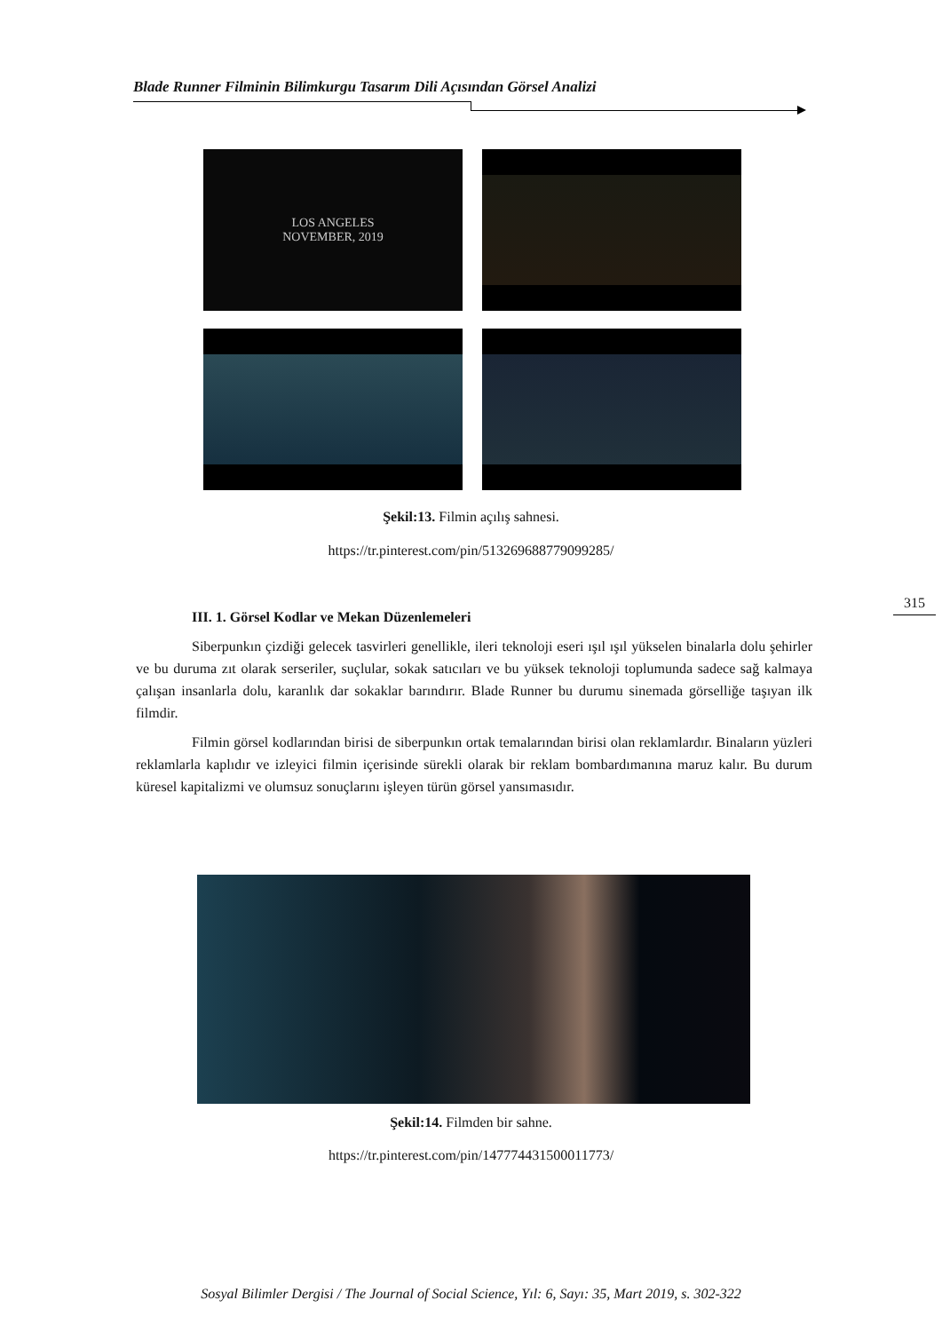Blade Runner Filminin Bilimkurgu Tasarım Dili Açısından Görsel Analizi
LOS ANGELES
NOVEMBER, 2019
Şekil:13. Filmin açılış sahnesi.
https://tr.pinterest.com/pin/513269688779099285/
315
III. 1. Görsel Kodlar ve Mekan Düzenlemeleri
Siberpunkın çizdiği gelecek tasvirleri genellikle, ileri teknoloji eseri ışıl ışıl yükselen binalarla dolu şehirler ve bu duruma zıt olarak serseriler, suçlular, sokak satıcıları ve bu yüksek teknoloji toplumunda sadece sağ kalmaya çalışan insanlarla dolu, karanlık dar sokaklar barındırır. Blade Runner bu durumu sinemada görselliğe taşıyan ilk filmdir.
Filmin görsel kodlarından birisi de siberpunkın ortak temalarından birisi olan reklamlardır. Binaların yüzleri reklamlarla kaplıdır ve izleyici filmin içerisinde sürekli olarak bir reklam bombardımanına maruz kalır. Bu durum küresel kapitalizmi ve olumsuz sonuçlarını işleyen türün görsel yansımasıdır.
Şekil:14. Filmden bir sahne.
https://tr.pinterest.com/pin/147774431500011773/
Sosyal Bilimler Dergisi / The Journal of Social Science, Yıl: 6, Sayı: 35, Mart 2019, s. 302-322